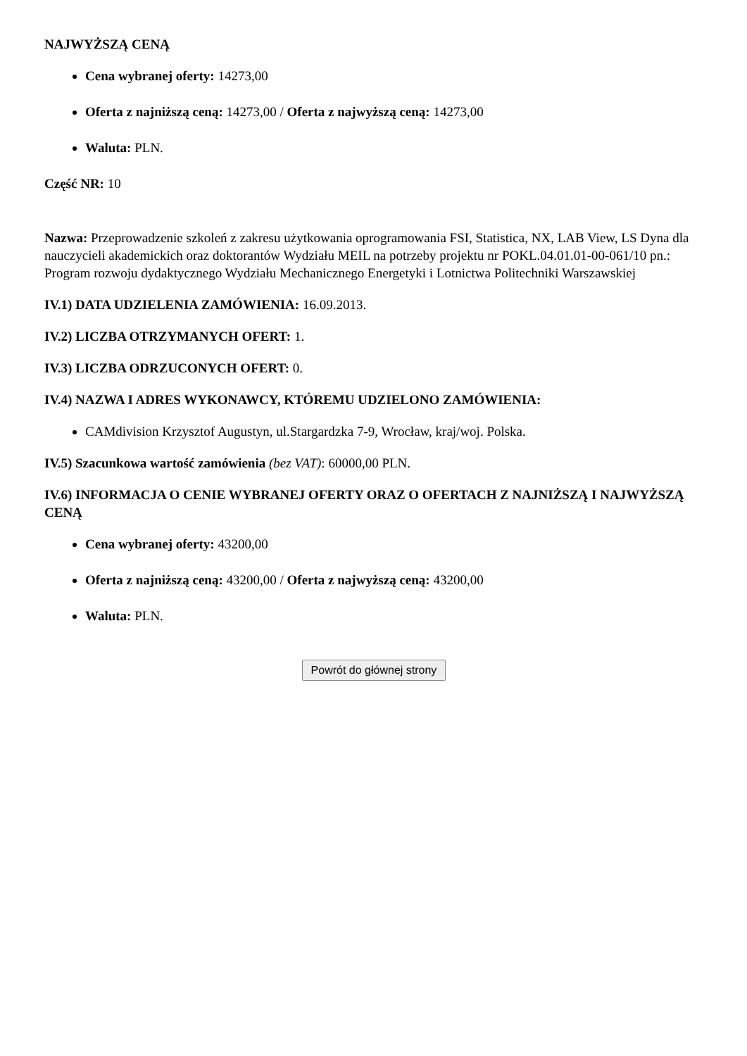NAJWYŻSZĄ CENĄ
Cena wybranej oferty: 14273,00
Oferta z najniższą ceną: 14273,00 / Oferta z najwyższą ceną: 14273,00
Waluta: PLN.
Część NR: 10
Nazwa: Przeprowadzenie szkoleń z zakresu użytkowania oprogramowania FSI, Statistica, NX, LAB View, LS Dyna dla nauczycieli akademickich oraz doktorantów Wydziału MEIL na potrzeby projektu nr POKL.04.01.01-00-061/10 pn.: Program rozwoju dydaktycznego Wydziału Mechanicznego Energetyki i Lotnictwa Politechniki Warszawskiej
IV.1) DATA UDZIELENIA ZAMÓWIENIA: 16.09.2013.
IV.2) LICZBA OTRZYMANYCH OFERT: 1.
IV.3) LICZBA ODRZUCONYCH OFERT: 0.
IV.4) NAZWA I ADRES WYKONAWCY, KTÓREMU UDZIELONO ZAMÓWIENIA:
CAMdivision Krzysztof Augustyn, ul.Stargardzka 7-9, Wrocław, kraj/woj. Polska.
IV.5) Szacunkowa wartość zamówienia (bez VAT): 60000,00 PLN.
IV.6) INFORMACJA O CENIE WYBRANEJ OFERTY ORAZ O OFERTACH Z NAJNIŻSZĄ I NAJWYŻSZĄ CENĄ
Cena wybranej oferty: 43200,00
Oferta z najniższą ceną: 43200,00 / Oferta z najwyższą ceną: 43200,00
Waluta: PLN.
Powrót do głównej strony